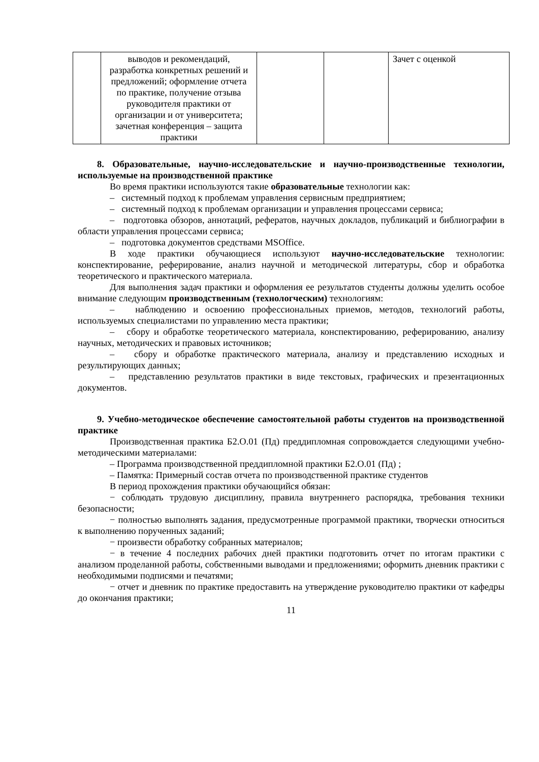| | выводов и рекомендаций, разработка конкретных решений и предложений; оформление отчета по практике, получение отзыва руководителя практики от организации и от университета; зачетная конференция – защита практики | | | Зачет с оценкой |
8. Образовательные, научно-исследовательские и научно-производственные технологии, используемые на производственной практике
Во время практики используются такие образовательные технологии как:
– системный подход к проблемам управления сервисным предприятием;
– системный подход к проблемам организации и управления процессами сервиса;
– подготовка обзоров, аннотаций, рефератов, научных докладов, публикаций и библиографии в области управления процессами сервиса;
– подготовка документов средствами MSOffice.
В ходе практики обучающиеся используют научно-исследовательские технологии: конспектирование, реферирование, анализ научной и методической литературы, сбор и обработка теоретического и практического материала.
Для выполнения задач практики и оформления ее результатов студенты должны уделить особое внимание следующим производственным (технологческим) технологиям:
– наблюдению и освоению профессиональных приемов, методов, технологий работы, используемых специалистами по управлению места практики;
– сбору и обработке теоретического материала, конспектированию, реферированию, анализу научных, методических и правовых источников;
– сбору и обработке практического материала, анализу и представлению исходных и результирующих данных;
– представлению результатов практики в виде текстовых, графических и презентационных документов.
9. Учебно-методическое обеспечение самостоятельной работы студентов на производственной практике
Производственная практика Б2.О.01 (Пд) преддипломная сопровождается следующими учебно-методическими материалами:
– Программа производственной преддипломной практики Б2.О.01 (Пд) ;
– Памятка: Примерный состав отчета по производственной практике студентов
В период прохождения практики обучающийся обязан:
− соблюдать трудовую дисциплину, правила внутреннего распорядка, требования техники безопасности;
− полностью выполнять задания, предусмотренные программой практики, творчески относиться к выполнению порученных заданий;
− произвести обработку собранных материалов;
− в течение 4 последних рабочих дней практики подготовить отчет по итогам практики с анализом проделанной работы, собственными выводами и предложениями; оформить дневник практики с необходимыми подписями и печатями;
− отчет и дневник по практике предоставить на утверждение руководителю практики от кафедры до окончания практики;
11